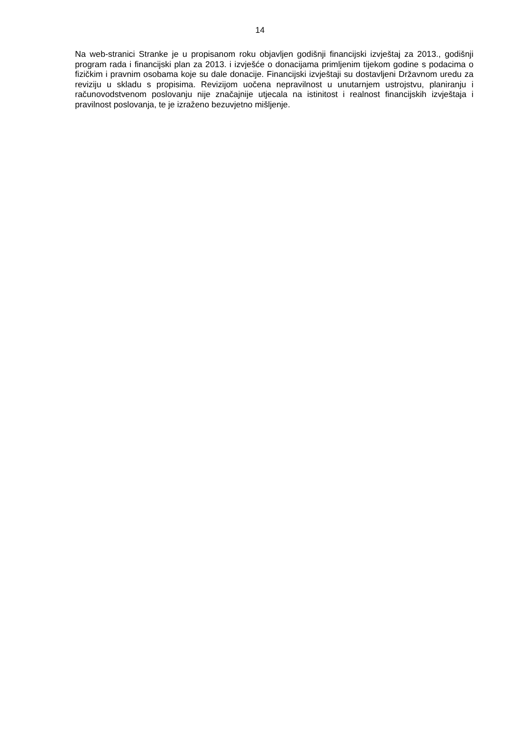14
Na web-stranici Stranke je u propisanom roku objavljen godišnji financijski izvještaj za 2013., godišnji program rada i financijski plan za 2013. i izvješće o donacijama primljenim tijekom godine s podacima o fizičkim i pravnim osobama koje su dale donacije. Financijski izvještaji su dostavljeni Državnom uredu za reviziju u skladu s propisima. Revizijom uočena nepravilnost u unutarnjem ustrojstvu, planiranju i računovodstvenom poslovanju nije značajnije utjecala na istinitost i realnost financijskih izvještaja i pravilnost poslovanja, te je izraženo bezuvjetno mišljenje.